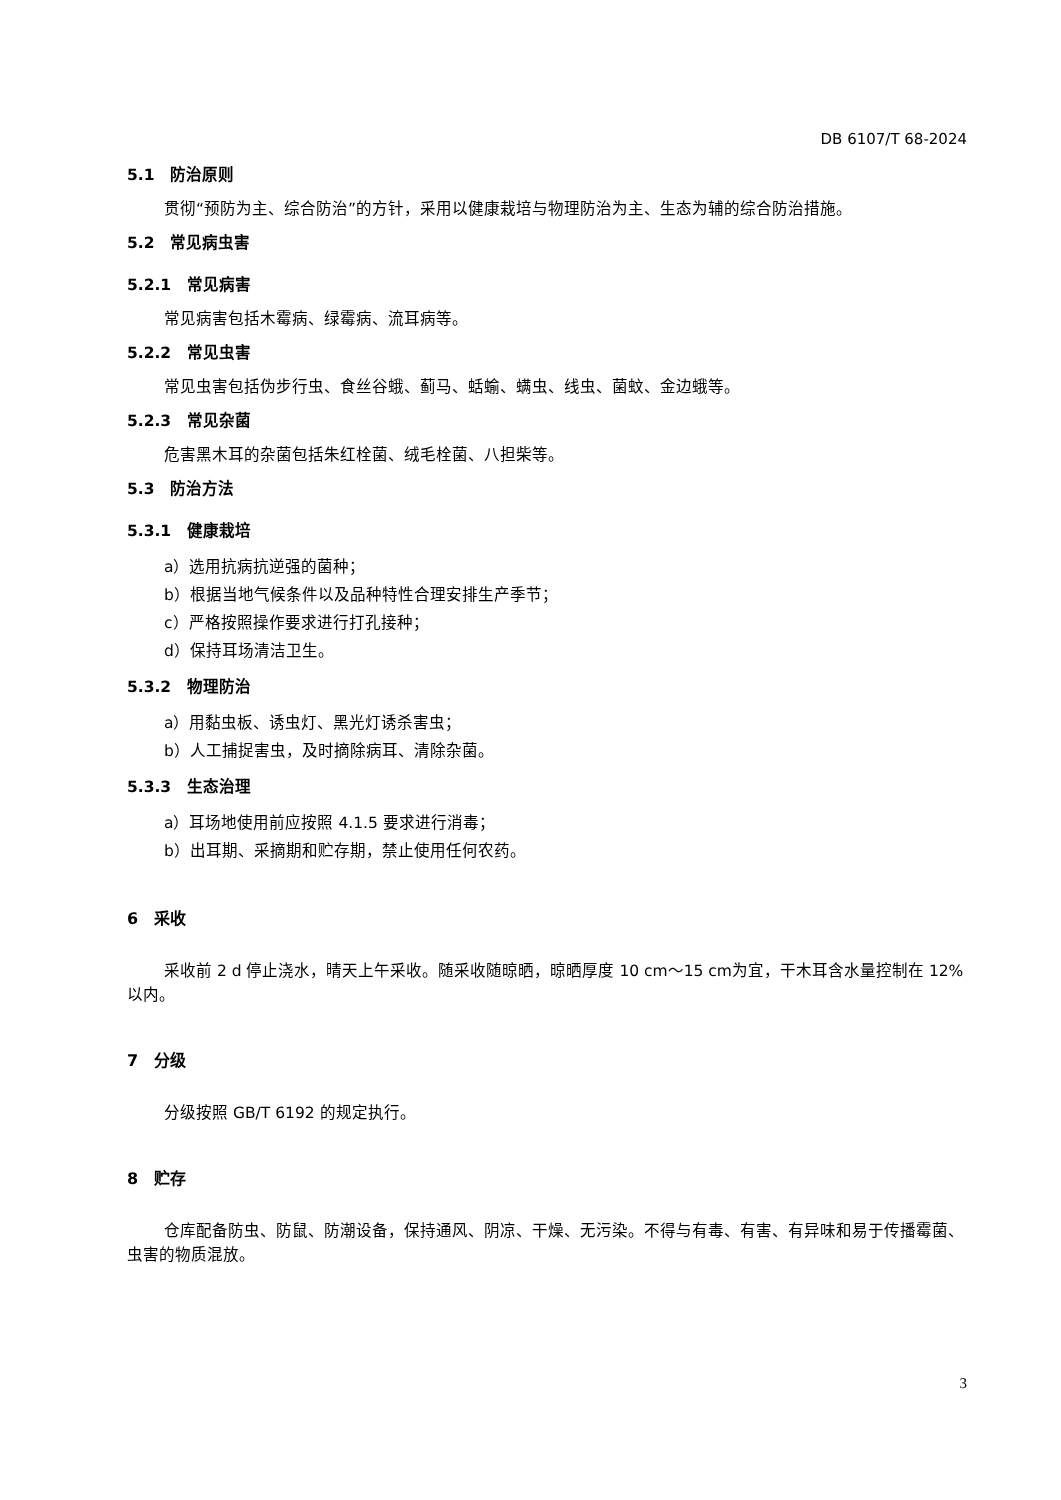DB 6107/T 68-2024
5.1　防治原则
贯彻“预防为主、综合防治”的方针，采用以健康栽培与物理防治为主、生态为辅的综合防治措施。
5.2　常见病虫害
5.2.1　常见病害
常见病害包括木霉病、绿霉病、流耳病等。
5.2.2　常见虫害
常见虫害包括伪步行虫、食丝谷蛾、蓟马、蛞蝓、螨虫、线虫、菌蚊、金边蛾等。
5.2.3　常见杂菌
危害黑木耳的杂菌包括朱红栓菌、绒毛栓菌、八担柴等。
5.3　防治方法
5.3.1　健康栽培
a）选用抗病抗逆强的菌种；
b）根据当地气候条件以及品种特性合理安排生产季节；
c）严格按照操作要求进行打孔接种；
d）保持耳场清洁卫生。
5.3.2　物理防治
a）用黏虫板、诱虫灯、黑光灯诱杀害虫；
b）人工捕捉害虫，及时摘除病耳、清除杂菌。
5.3.3　生态治理
a）耳场地使用前应按照 4.1.5 要求进行消毒；
b）出耳期、采摘期和贮存期，禁止使用任何农药。
6　采收
采收前 2 d 停止浇水，晴天上午采收。随采收随晾晒，晾晒厚度 10 cm～15 cm为宜，干木耳含水量控制在 12%以内。
7　分级
分级按照 GB/T 6192 的规定执行。
8　贮存
仓库配备防虫、防鼠、防潮设备，保持通风、阴凉、干燥、无污染。不得与有毒、有害、有异味和易于传播霉菌、虫害的物质混放。
3